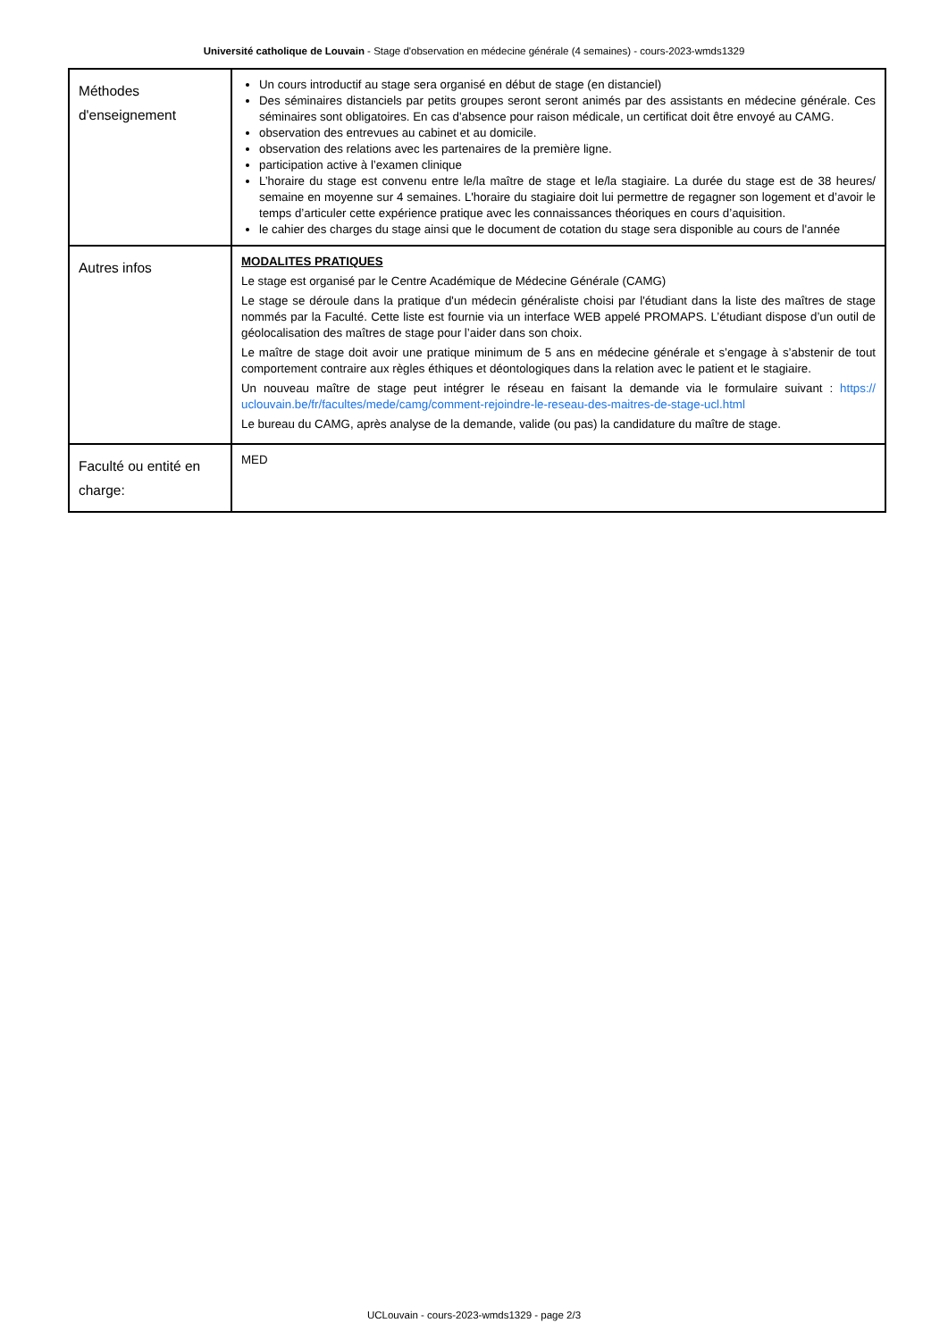Université catholique de Louvain - Stage d'observation en médecine générale (4 semaines) - cours-2023-wmds1329
| Méthodes d'enseignement | Un cours introductif au stage sera organisé en début de stage (en distanciel) Des séminaires distanciels par petits groupes seront seront animés par des assistants en médecine générale. Ces séminaires sont obligatoires. En cas d'absence pour raison médicale, un certificat doit être envoyé au CAMG. observation des entrevues au cabinet et au domicile. observation des relations avec les partenaires de la première ligne. participation active à l’examen clinique L’horaire du stage est convenu entre le/la maître de stage et le/la stagiaire. La durée du stage est de 38 heures/ semaine en moyenne sur 4 semaines. L'horaire du stagiaire doit lui permettre de regagner son logement et d’avoir le temps d’articuler cette expérience pratique avec les connaissances théoriques en cours d’aquisition. le cahier des charges du stage ainsi que le document de cotation du stage sera disponible au cours de l'année |
| Autres infos | MODALITES PRATIQUES Le stage est organisé par le Centre Académique de Médecine Générale (CAMG) Le stage se déroule dans la pratique d'un médecin généraliste choisi par l'étudiant dans la liste des maîtres de stage nommés par la Faculté. Cette liste est fournie via un interface WEB appelé PROMAPS. L’étudiant dispose d’un outil de géolocalisation des maîtres de stage pour l’aider dans son choix. Le maître de stage doit avoir une pratique minimum de 5 ans en médecine générale et s’engage à s’abstenir de tout comportement contraire aux règles éthiques et déontologiques dans la relation avec le patient et le stagiaire. Un nouveau maître de stage peut intégrer le réseau en faisant la demande via le formulaire suivant : https:// uclouvain.be/fr/facultes/mede/camg/comment-rejoindre-le-reseau-des-maitres-de-stage-ucl.html Le bureau du CAMG, après analyse de la demande, valide (ou pas) la candidature du maître de stage. |
| Faculté ou entité en charge: | MED |
UCLouvain - cours-2023-wmds1329 - page 2/3